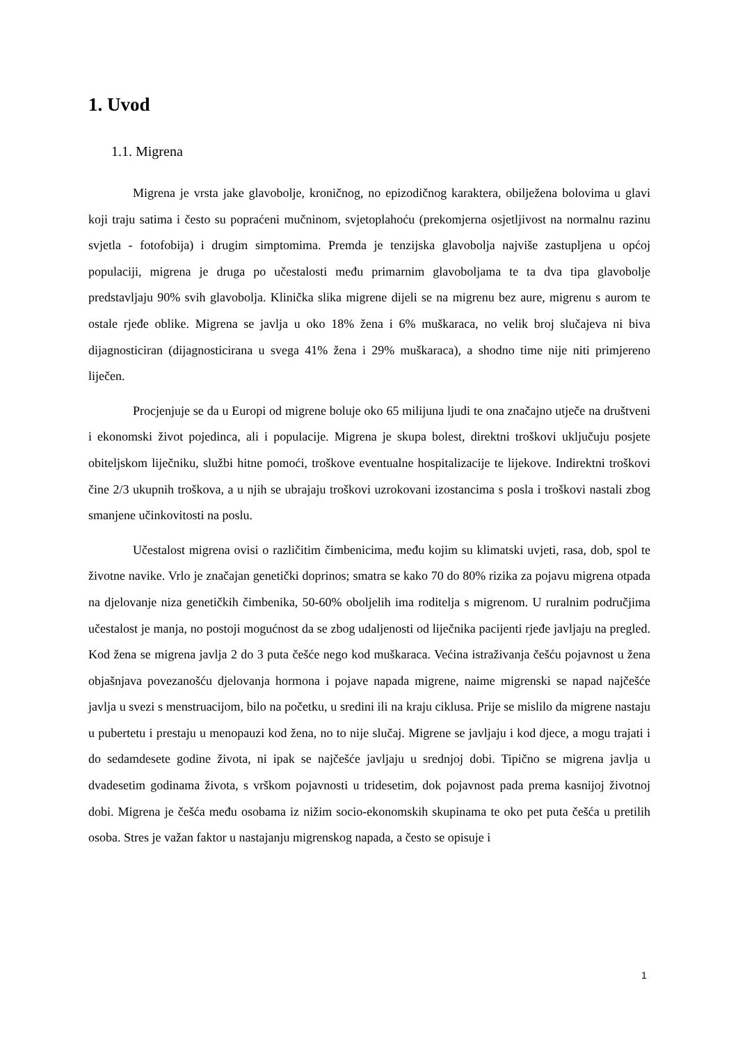1. Uvod
1.1. Migrena
Migrena je vrsta jake glavobolje, kroničnog, no epizodičnog karaktera, obilježena bolovima u glavi koji traju satima i često su popraćeni mučninom, svjetoplahoću (prekomjerna osjetljivost na normalnu razinu svjetla - fotofobija) i drugim simptomima. Premda je tenzijska glavobolja najviše zastupljena u općoj populaciji, migrena je druga po učestalosti među primarnim glavoboljama te ta dva tipa glavobolje predstavljaju 90% svih glavobolja. Klinička slika migrene dijeli se na migrenu bez aure, migrenu s aurom te ostale rjeđe oblike. Migrena se javlja u oko 18% žena i 6% muškaraca, no velik broj slučajeva ni biva dijagnosticiran (dijagnosticirana u svega 41% žena i 29% muškaraca), a shodno time nije niti primjereno liječen.
Procjenjuje se da u Europi od migrene boluje oko 65 milijuna ljudi te ona značajno utječe na društveni i ekonomski život pojedinca, ali i populacije. Migrena je skupa bolest, direktni troškovi uključuju posjete obiteljskom liječniku, službi hitne pomoći, troškove eventualne hospitalizacije te lijekove. Indirektni troškovi čine 2/3 ukupnih troškova, a u njih se ubrajaju troškovi uzrokovani izostancima s posla i troškovi nastali zbog smanjene učinkovitosti na poslu.
Učestalost migrena ovisi o različitim čimbenicima, među kojim su klimatski uvjeti, rasa, dob, spol te životne navike. Vrlo je značajan genetički doprinos; smatra se kako 70 do 80% rizika za pojavu migrena otpada na djelovanje niza genetičkih čimbenika, 50-60% oboljelih ima roditelja s migrenom. U ruralnim područjima učestalost je manja, no postoji mogućnost da se zbog udaljenosti od liječnika pacijenti rjeđe javljaju na pregled. Kod žena se migrena javlja 2 do 3 puta češće nego kod muškaraca. Većina istraživanja češću pojavnost u žena objašnjava povezanošću djelovanja hormona i pojave napada migrene, naime migrenski se napad najčešće javlja u svezi s menstruacijom, bilo na početku, u sredini ili na kraju ciklusa. Prije se mislilo da migrene nastaju u pubertetu i prestaju u menopauzi kod žena, no to nije slučaj. Migrene se javljaju i kod djece, a mogu trajati i do sedamdesete godine života, ni ipak se najčešće javljaju u srednjoj dobi. Tipično se migrena javlja u dvadesetim godinama života, s vrškom pojavnosti u tridesetim, dok pojavnost pada prema kasnijoj životnoj dobi. Migrena je češća među osobama iz nižim socio-ekonomskih skupinama te oko pet puta češća u pretilih osoba. Stres je važan faktor u nastajanju migrenskog napada, a često se opisuje i
1